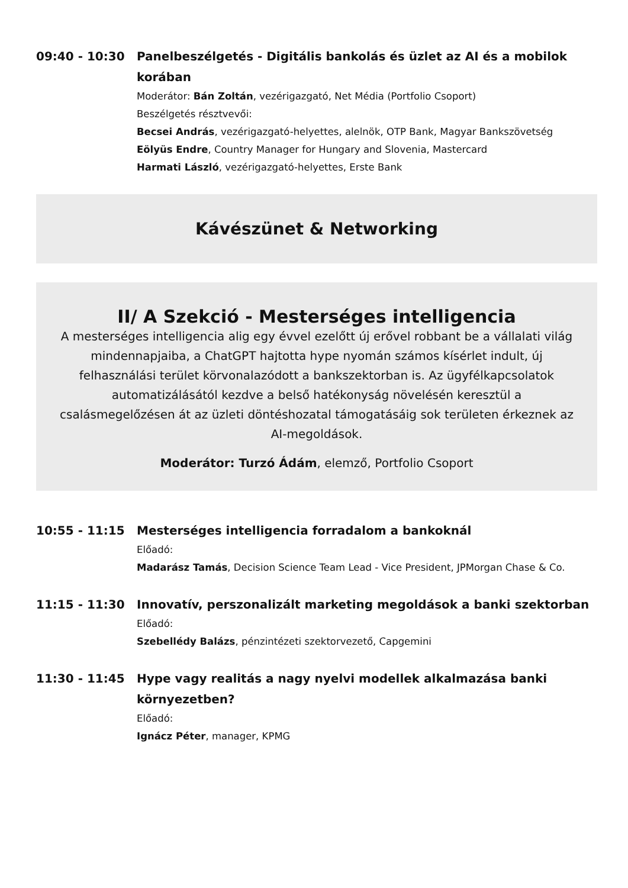09:40 - 10:30 Panelbeszélgetés - Digitális bankolás és üzlet az AI és a mobilok korában
Moderátor: Bán Zoltán, vezérigazgató, Net Média (Portfolio Csoport)
Beszélgetés résztvevői:
Becsei András, vezérigazgató-helyettes, alelnök, OTP Bank, Magyar Bankszövetség
Eölyüs Endre, Country Manager for Hungary and Slovenia, Mastercard
Harmati László, vezérigazgató-helyettes, Erste Bank
Kávészünet & Networking
II/ A Szekció - Mesterséges intelligencia
A mesterséges intelligencia alig egy évvel ezelőtt új erővel robbant be a vállalati világ mindennapjaiba, a ChatGPT hajtotta hype nyomán számos kísérlet indult, új felhasználási terület körvonalazódott a bankszektorban is. Az ügyfélkapcsolatok automatizálásától kezdve a belső hatékonyság növelésén keresztül a csalásmegelőzésen át az üzleti döntéshozatal támogatásáig sok területen érkeznek az AI-megoldások.
Moderátor: Turzó Ádám, elemző, Portfolio Csoport
10:55 - 11:15 Mesterséges intelligencia forradalom a bankoknál
Előadó:
Madarász Tamás, Decision Science Team Lead - Vice President, JPMorgan Chase & Co.
11:15 - 11:30 Innovatív, perszonalizált marketing megoldások a banki szektorban
Előadó:
Szebellédy Balázs, pénzintézeti szektorvezető, Capgemini
11:30 - 11:45 Hype vagy realitás a nagy nyelvi modellek alkalmazása banki környezetben?
Előadó:
Ignácz Péter, manager, KPMG